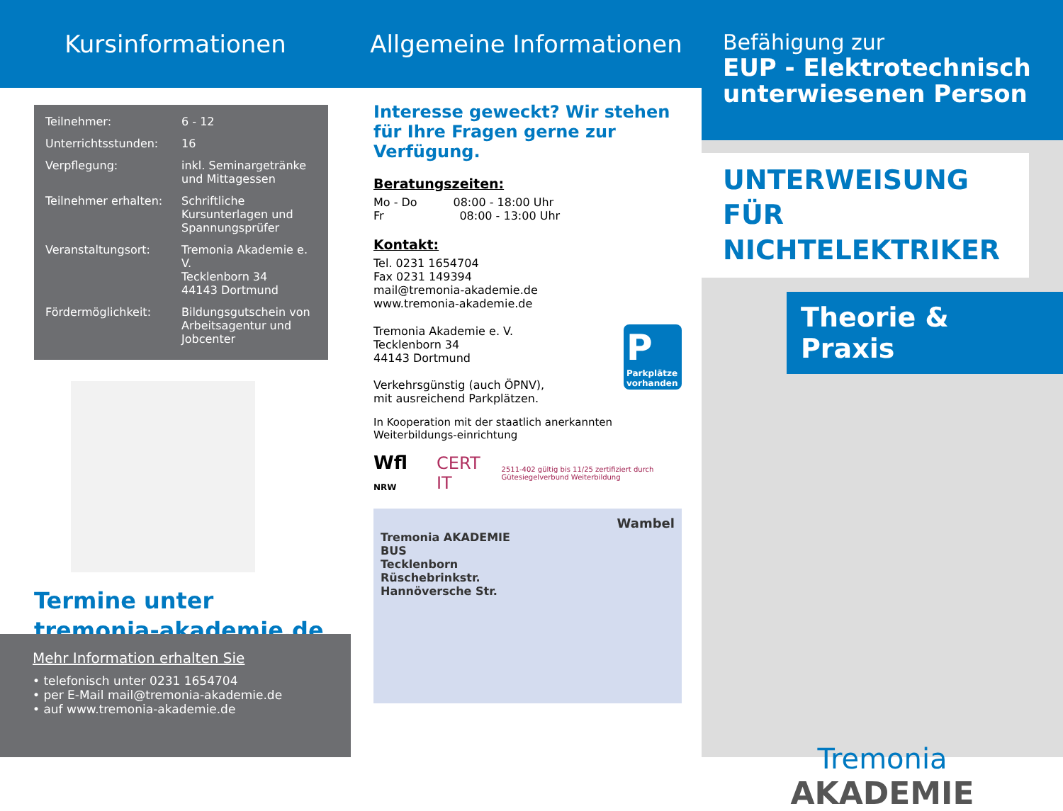Kursinformationen
| Teilnehmer: | 6 - 12 |
| Unterrichtsstunden: | 16 |
| Verpflegung: | inkl. Seminargetränke und Mittagessen |
| Teilnehmer erhalten: | Schriftliche Kursunterlagen und Spannungsprüfer |
| Veranstaltungsort: | Tremonia Akademie e. V. Tecklenborn 34 44143 Dortmund |
| Fördermöglichkeit: | Bildungsgutschein von Arbeitsagentur und Jobcenter |
Termine unter
tremonia-akademie.de
Mehr Information erhalten Sie
• telefonisch unter 0231 1654704
• per E-Mail mail@tremonia-akademie.de
• auf www.tremonia-akademie.de
Allgemeine Informationen
Interesse geweckt? Wir stehen für Ihre Fragen gerne zur Verfügung.
Beratungszeiten:
Mo - Do 08:00 - 18:00 Uhr
Fr 08:00 - 13:00 Uhr
Kontakt:
Tel. 0231 1654704
Fax 0231 149394
mail@tremonia-akademie.de
www.tremonia-akademie.de
Tremonia Akademie e. V.
Tecklenborn 34
44143 Dortmund
Verkehrsgünstig (auch ÖPNV),
mit ausreichend Parkplätzen.
P
Parkplätze vorhanden
In Kooperation mit der staatlich anerkannten Weiterbildungs-einrichtung
Wfl NRW CERT IT 2511-402 gültig bis 11/25 zertifiziert durch Gütesiegelverbund Weiterbildung
Wambel
Tremonia AKADEMIE
BUS
Tecklenborn
Rüschebrinkstr.
Hannöversche Str.
Befähigung zur
EUP - Elektrotechnisch unterwiesenen Person
UNTERWEISUNG FÜR NICHTELEKTRIKER
Theorie & Praxis
Tremonia
AKADEMIE